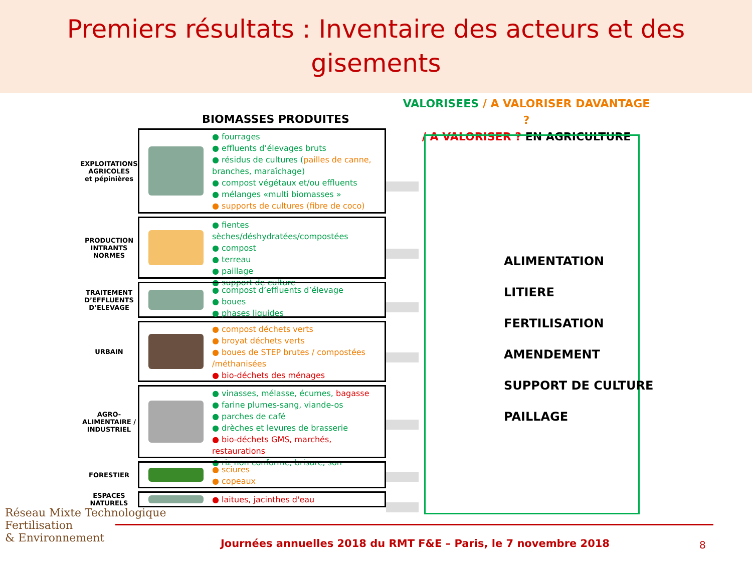Premiers résultats : Inventaire des acteurs et des gisements
VALORISEES / A VALORISER DAVANTAGE ?
/ A VALORISER ? EN AGRICULTURE
BIOMASSES PRODUITES
EXPLOITATIONS AGRICOLES
et pépinières
● fourrages
● effluents d’élevages bruts
● résidus de cultures (pailles de canne, branches, maraîchage)
● compost végétaux et/ou effluents
● mélanges «multi biomasses »
● supports de cultures (fibre de coco)
PRODUCTION INTRANTS NORMES
● fientes sèches/déshydratées/compostées
● compost
● terreau
● paillage
● support de culture
TRAITEMENT D’EFFLUENTS D’ELEVAGE
● compost d’effluents d’élevage
● boues
● phases liquides
URBAIN
● compost déchets verts
● broyat déchets verts
● boues de STEP brutes / compostées /méthanisées
● bio-déchets des ménages
AGRO-ALIMENTAIRE / INDUSTRIEL
● vinasses, mélasse, écumes, bagasse
● farine plumes-sang, viande-os
● parches de café
● drèches et levures de brasserie
● bio-déchets GMS, marchés, restaurations
● riz non conforme, brisure, son
FORESTIER
● sciures
● copeaux
ESPACES NATURELS
● laitues, jacinthes d'eau
ALIMENTATION
LITIERE
FERTILISATION
AMENDEMENT
SUPPORT DE CULTURE
PAILLAGE
Réseau Mixte Technologique
Fertilisation
& Environnement
Journées annuelles 2018 du RMT F&E – Paris, le 7 novembre 2018
8